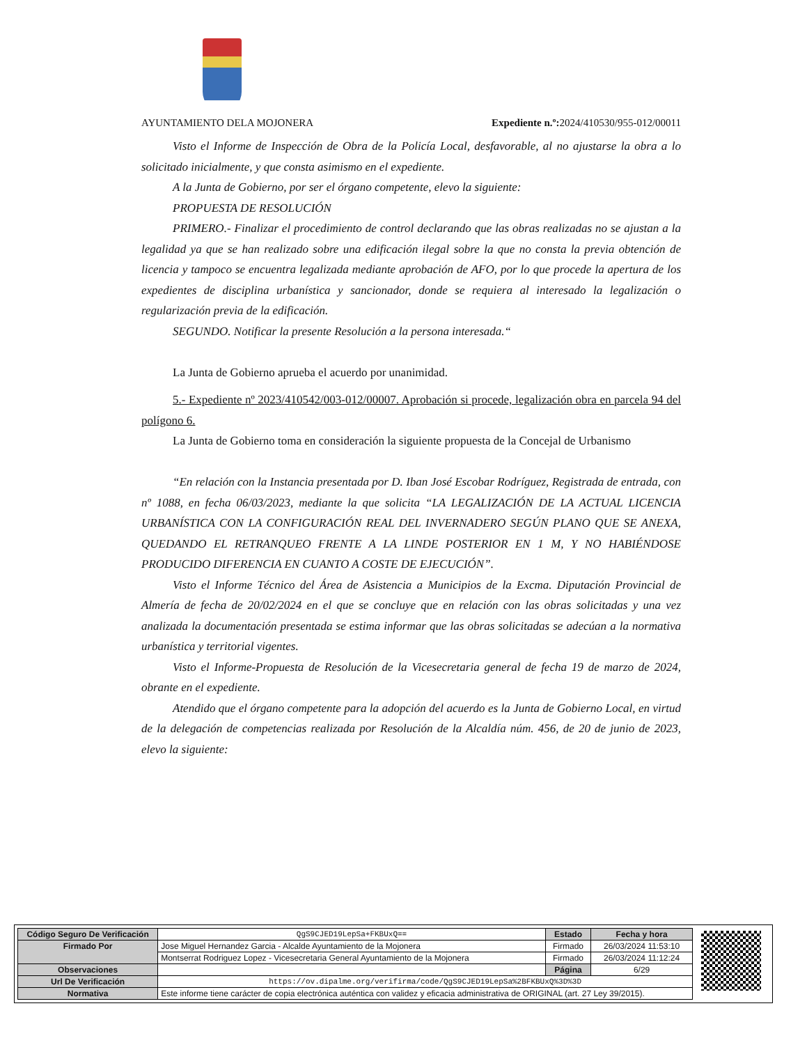AYUNTAMIENTO DELA MOJONERA Expediente n.º: 2024/410530/955-012/00011
Visto el Informe de Inspección de Obra de la Policía Local, desfavorable, al no ajustarse la obra a lo solicitado inicialmente, y que consta asimismo en el expediente.
A la Junta de Gobierno, por ser el órgano competente, elevo la siguiente:
PROPUESTA DE RESOLUCIÓN
PRIMERO.- Finalizar el procedimiento de control declarando que las obras realizadas no se ajustan a la legalidad ya que se han realizado sobre una edificación ilegal sobre la que no consta la previa obtención de licencia y tampoco se encuentra legalizada mediante aprobación de AFO, por lo que procede la apertura de los expedientes de disciplina urbanística y sancionador, donde se requiera al interesado la legalización o regularización previa de la edificación.
SEGUNDO. Notificar la presente Resolución a la persona interesada.“
La Junta de Gobierno aprueba el acuerdo por unanimidad.
5.- Expediente nº 2023/410542/003-012/00007. Aprobación si procede, legalización obra en parcela 94 del polígono 6.
La Junta de Gobierno toma en consideración la siguiente propuesta de la Concejal de Urbanismo
“En relación con la Instancia presentada por D. Iban José Escobar Rodríguez, Registrada de entrada, con nº 1088, en fecha 06/03/2023, mediante la que solicita “LA LEGALIZACIÓN DE LA ACTUAL LICENCIA URBANÍSTICA CON LA CONFIGURACIÓN REAL DEL INVERNADERO SEGÚN PLANO QUE SE ANEXA, QUEDANDO EL RETRANQUEO FRENTE A LA LINDE POSTERIOR EN 1 M, Y NO HABIÉNDOSE PRODUCIDO DIFERENCIA EN CUANTO A COSTE DE EJECUCIÓN”.
Visto el Informe Técnico del Área de Asistencia a Municipios de la Excma. Diputación Provincial de Almería de fecha de 20/02/2024 en el que se concluye que en relación con las obras solicitadas y una vez analizada la documentación presentada se estima informar que las obras solicitadas se adecúan a la normativa urbanística y territorial vigentes.
Visto el Informe-Propuesta de Resolución de la Vicesecretaria general de fecha 19 de marzo de 2024, obrante en el expediente.
Atendido que el órgano competente para la adopción del acuerdo es la Junta de Gobierno Local, en virtud de la delegación de competencias realizada por Resolución de la Alcaldía núm. 456, de 20 de junio de 2023, elevo la siguiente:
| Código Seguro De Verificación | QgS9CJED19LepSa+FKBUxQ== | Estado | Fecha y hora |
| Firmado Por | Jose Miguel Hernandez Garcia - Alcalde Ayuntamiento de la Mojonera | Firmado | 26/03/2024 11:53:10 |
| | Montserrat Rodriguez Lopez - Vicesecretaria General Ayuntamiento de la Mojonera | Firmado | 26/03/2024 11:12:24 |
| Observaciones | | Página | 6/29 |
| Url De Verificación | https://ov.dipalme.org/verifirma/code/QgS9CJED19LepSa%2BFKBUxQ%3D%3D | | |
| Normativa | Este informe tiene carácter de copia electrónica auténtica con validez y eficacia administrativa de ORIGINAL (art. 27 Ley 39/2015). | | |